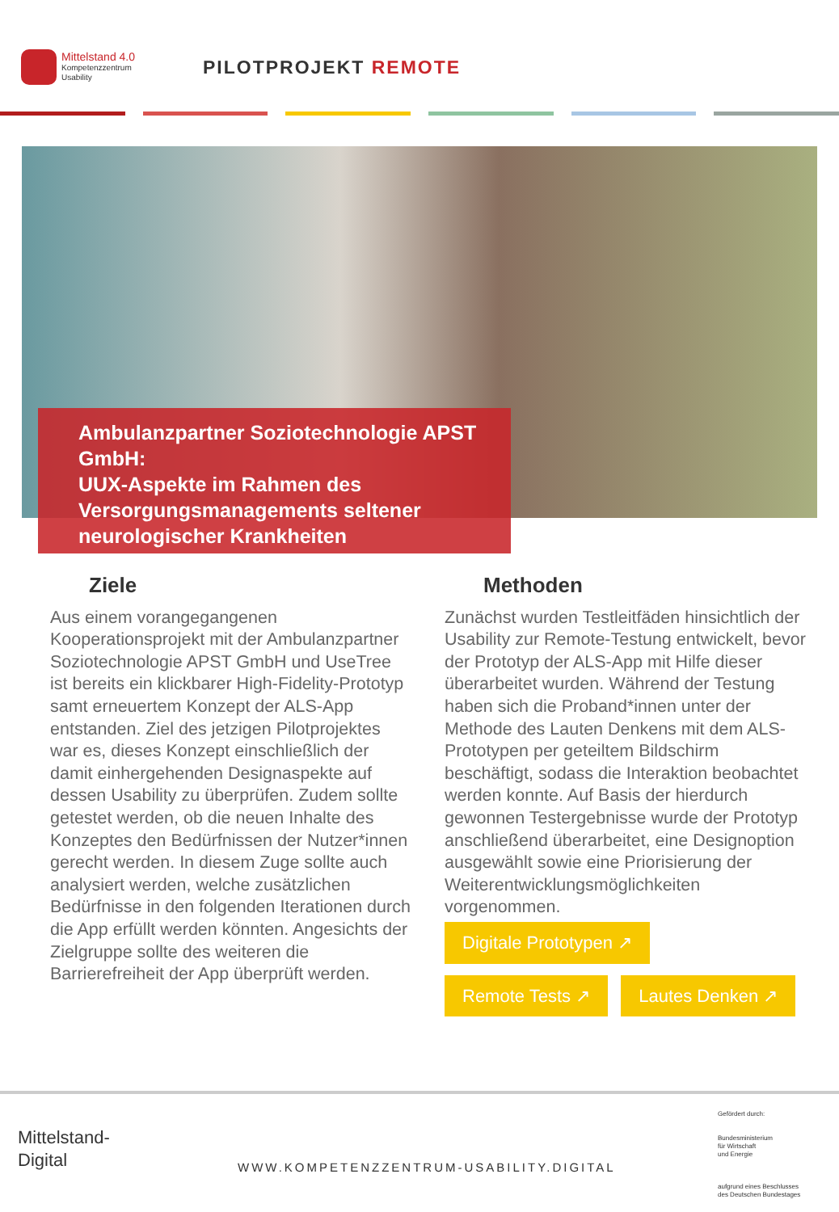Mittelstand 4.0
Kompetenzzentrum
Usability
PILOTPROJEKT REMOTE
Ambulanzpartner Soziotechnologie APST GmbH:
UUX-Aspekte im Rahmen des Versorgungsmanagements seltener neurologischer Krankheiten
Ziele
Aus einem vorangegangenen Kooperationsprojekt mit der Ambulanzpartner Soziotechnologie APST GmbH und UseTree ist bereits ein klickbarer High-Fidelity-Prototyp samt erneuertem Konzept der ALS-App entstanden. Ziel des jetzigen Pilotprojektes war es, dieses Konzept einschließlich der damit einhergehenden Designaspekte auf dessen Usability zu überprüfen. Zudem sollte getestet werden, ob die neuen Inhalte des Konzeptes den Bedürfnissen der Nutzer*innen gerecht werden. In diesem Zuge sollte auch analysiert werden, welche zusätzlichen Bedürfnisse in den folgenden Iterationen durch die App erfüllt werden könnten. Angesichts der Zielgruppe sollte des weiteren die Barrierefreiheit der App überprüft werden.
Methoden
Zunächst wurden Testleitfäden hinsichtlich der Usability zur Remote-Testung entwickelt, bevor der Prototyp der ALS-App mit Hilfe dieser überarbeitet wurden. Während der Testung haben sich die Proband*innen unter der Methode des Lauten Denkens mit dem ALS-Prototypen per geteiltem Bildschirm beschäftigt, sodass die Interaktion beobachtet werden konnte. Auf Basis der hierdurch gewonnen Testergebnisse wurde der Prototyp anschließend überarbeitet, eine Designoption ausgewählt sowie eine Priorisierung der Weiterentwicklungsmöglichkeiten vorgenommen.
Digitale Prototypen ↗
Remote Tests ↗ Lautes Denken ↗
Mittelstand-
Digital
WWW.KOMPETENZZENTRUM-USABILITY.DIGITAL
Gefördert durch:
Bundesministerium
für Wirtschaft
und Energie
aufgrund eines Beschlusses
des Deutschen Bundestages